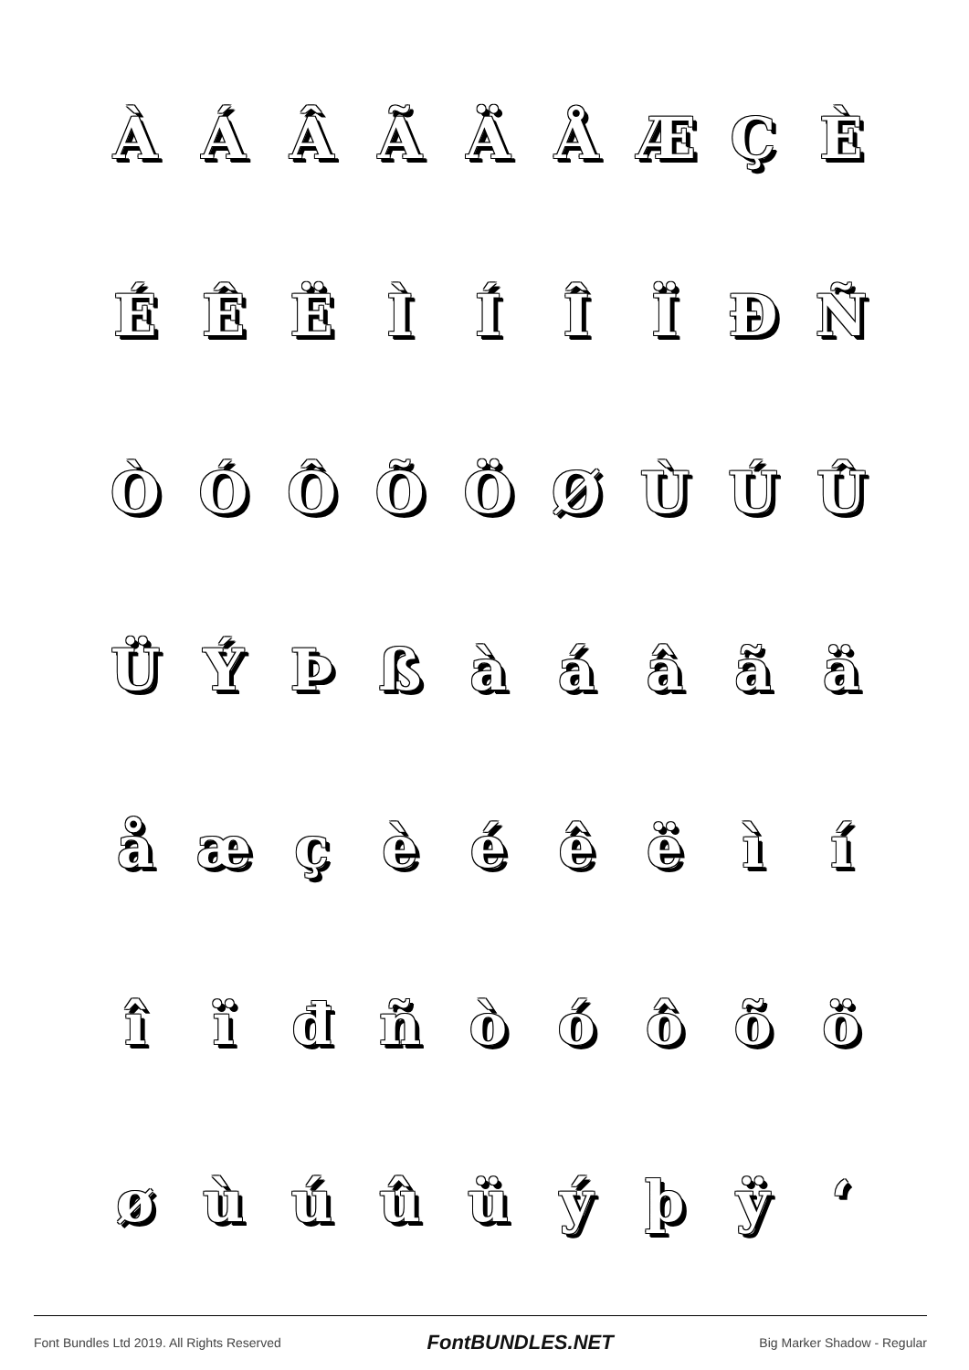À Á Â Ã Ä Å Æ Ç È
É Ê Ë Ì Í Î Ï Đ Ñ
Ò Ó Ô Õ Ö Ø Ù Ú Û
Ü Ý Þ ß à á â ã ä
å æ ç è é ê ë ì í
î ï đ ñ ò ó ô õ ö
ø ù ú û ü ý þ ÿ ‘
Font Bundles Ltd 2019. All Rights Reserved FontBUNDLES.NET Big Marker Shadow - Regular